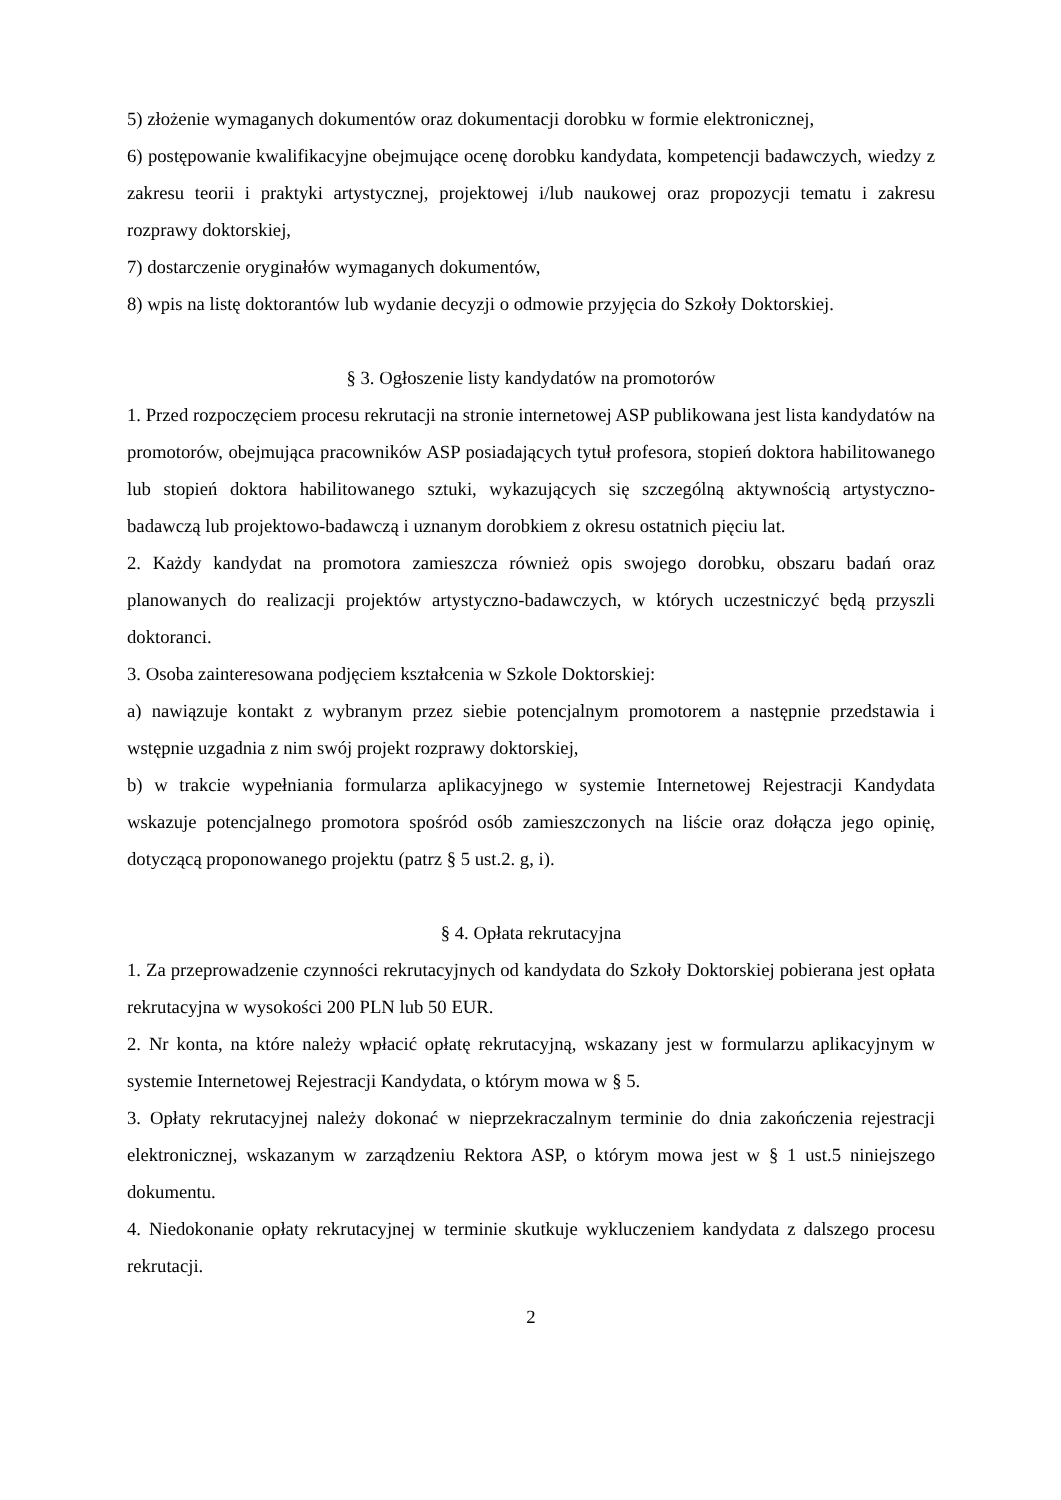5) złożenie wymaganych dokumentów oraz dokumentacji dorobku w formie elektronicznej,
6) postępowanie kwalifikacyjne obejmujące ocenę dorobku kandydata, kompetencji badawczych, wiedzy z zakresu teorii i praktyki artystycznej, projektowej i/lub naukowej oraz propozycji tematu i zakresu rozprawy doktorskiej,
7) dostarczenie oryginałów wymaganych dokumentów,
8) wpis na listę doktorantów lub wydanie decyzji o odmowie przyjęcia do Szkoły Doktorskiej.
§ 3. Ogłoszenie listy kandydatów na promotorów
1. Przed rozpoczęciem procesu rekrutacji na stronie internetowej ASP publikowana jest lista kandydatów na promotorów, obejmująca pracowników ASP posiadających tytuł profesora, stopień doktora habilitowanego lub stopień doktora habilitowanego sztuki, wykazujących się szczególną aktywnością artystyczno-badawczą lub projektowo-badawczą i uznanym dorobkiem z okresu ostatnich pięciu lat.
2. Każdy kandydat na promotora zamieszcza również opis swojego dorobku, obszaru badań oraz planowanych do realizacji projektów artystyczno-badawczych, w których uczestniczyć będą przyszli doktoranci.
3. Osoba zainteresowana podjęciem kształcenia w Szkole Doktorskiej:
a) nawiązuje kontakt z wybranym przez siebie potencjalnym promotorem a następnie przedstawia i wstępnie uzgadnia z nim swój projekt rozprawy doktorskiej,
b) w trakcie wypełniania formularza aplikacyjnego w systemie Internetowej Rejestracji Kandydata wskazuje potencjalnego promotora spośród osób zamieszczonych na liście oraz dołącza jego opinię, dotyczącą proponowanego projektu (patrz § 5 ust.2. g, i).
§ 4. Opłata rekrutacyjna
1. Za przeprowadzenie czynności rekrutacyjnych od kandydata do Szkoły Doktorskiej pobierana jest opłata rekrutacyjna w wysokości 200 PLN lub 50 EUR.
2. Nr konta, na które należy wpłacić opłatę rekrutacyjną, wskazany jest w formularzu aplikacyjnym w systemie Internetowej Rejestracji Kandydata, o którym mowa w § 5.
3. Opłaty rekrutacyjnej należy dokonać w nieprzekraczalnym terminie do dnia zakończenia rejestracji elektronicznej, wskazanym w zarządzeniu Rektora ASP, o którym mowa jest w § 1 ust.5 niniejszego dokumentu.
4. Niedokonanie opłaty rekrutacyjnej w terminie skutkuje wykluczeniem kandydata z dalszego procesu rekrutacji.
2